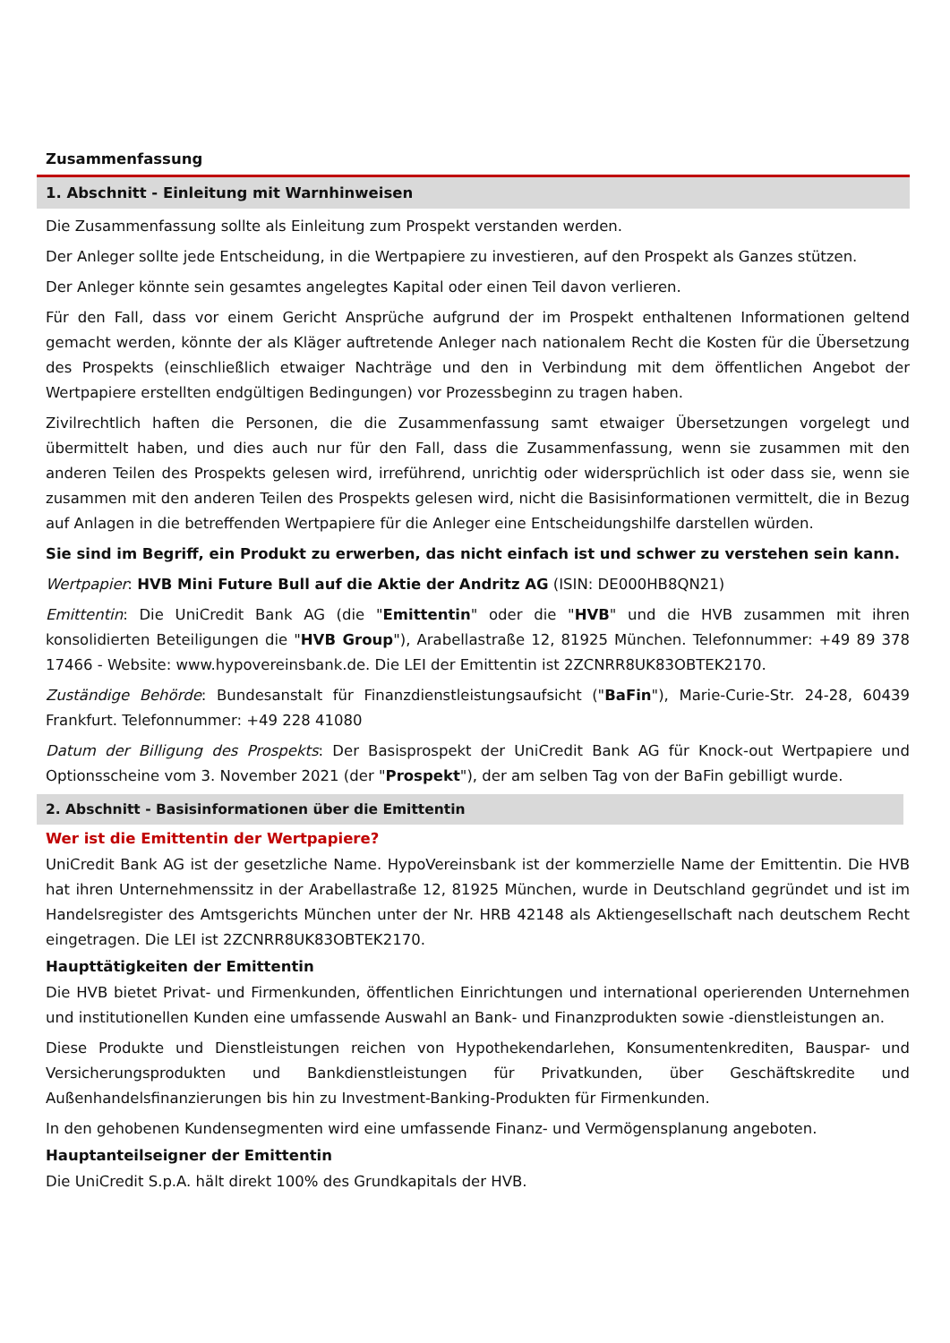Zusammenfassung
1. Abschnitt - Einleitung mit Warnhinweisen
Die Zusammenfassung sollte als Einleitung zum Prospekt verstanden werden.
Der Anleger sollte jede Entscheidung, in die Wertpapiere zu investieren, auf den Prospekt als Ganzes stützen.
Der Anleger könnte sein gesamtes angelegtes Kapital oder einen Teil davon verlieren.
Für den Fall, dass vor einem Gericht Ansprüche aufgrund der im Prospekt enthaltenen Informationen geltend gemacht werden, könnte der als Kläger auftretende Anleger nach nationalem Recht die Kosten für die Übersetzung des Prospekts (einschließlich etwaiger Nachträge und den in Verbindung mit dem öffentlichen Angebot der Wertpapiere erstellten endgültigen Bedingungen) vor Prozessbeginn zu tragen haben.
Zivilrechtlich haften die Personen, die die Zusammenfassung samt etwaiger Übersetzungen vorgelegt und übermittelt haben, und dies auch nur für den Fall, dass die Zusammenfassung, wenn sie zusammen mit den anderen Teilen des Prospekts gelesen wird, irreführend, unrichtig oder widersprüchlich ist oder dass sie, wenn sie zusammen mit den anderen Teilen des Prospekts gelesen wird, nicht die Basisinformationen vermittelt, die in Bezug auf Anlagen in die betreffenden Wertpapiere für die Anleger eine Entscheidungshilfe darstellen würden.
Sie sind im Begriff, ein Produkt zu erwerben, das nicht einfach ist und schwer zu verstehen sein kann.
Wertpapier: HVB Mini Future Bull auf die Aktie der Andritz AG (ISIN: DE000HB8QN21)
Emittentin: Die UniCredit Bank AG (die "Emittentin" oder die "HVB" und die HVB zusammen mit ihren konsolidierten Beteiligungen die "HVB Group"), Arabellastraße 12, 81925 München. Telefonnummer: +49 89 378 17466 - Website: www.hypovereinsbank.de. Die LEI der Emittentin ist 2ZCNRR8UK83OBTEK2170.
Zuständige Behörde: Bundesanstalt für Finanzdienstleistungsaufsicht ("BaFin"), Marie-Curie-Str. 24-28, 60439 Frankfurt. Telefonnummer: +49 228 41080
Datum der Billigung des Prospekts: Der Basisprospekt der UniCredit Bank AG für Knock-out Wertpapiere und Optionsscheine vom 3. November 2021 (der "Prospekt"), der am selben Tag von der BaFin gebilligt wurde.
2. Abschnitt - Basisinformationen über die Emittentin
Wer ist die Emittentin der Wertpapiere?
UniCredit Bank AG ist der gesetzliche Name. HypoVereinsbank ist der kommerzielle Name der Emittentin. Die HVB hat ihren Unternehmenssitz in der Arabellastraße 12, 81925 München, wurde in Deutschland gegründet und ist im Handelsregister des Amtsgerichts München unter der Nr. HRB 42148 als Aktiengesellschaft nach deutschem Recht eingetragen. Die LEI ist 2ZCNRR8UK83OBTEK2170.
Haupttätigkeiten der Emittentin
Die HVB bietet Privat- und Firmenkunden, öffentlichen Einrichtungen und international operierenden Unternehmen und institutionellen Kunden eine umfassende Auswahl an Bank- und Finanzprodukten sowie -dienstleistungen an.
Diese Produkte und Dienstleistungen reichen von Hypothekendarlehen, Konsumentenkrediten, Bauspar- und Versicherungsprodukten und Bankdienstleistungen für Privatkunden, über Geschäftskredite und Außenhandelsfinanzierungen bis hin zu Investment-Banking-Produkten für Firmenkunden.
In den gehobenen Kundensegmenten wird eine umfassende Finanz- und Vermögensplanung angeboten.
Hauptanteilseigner der Emittentin
Die UniCredit S.p.A. hält direkt 100% des Grundkapitals der HVB.